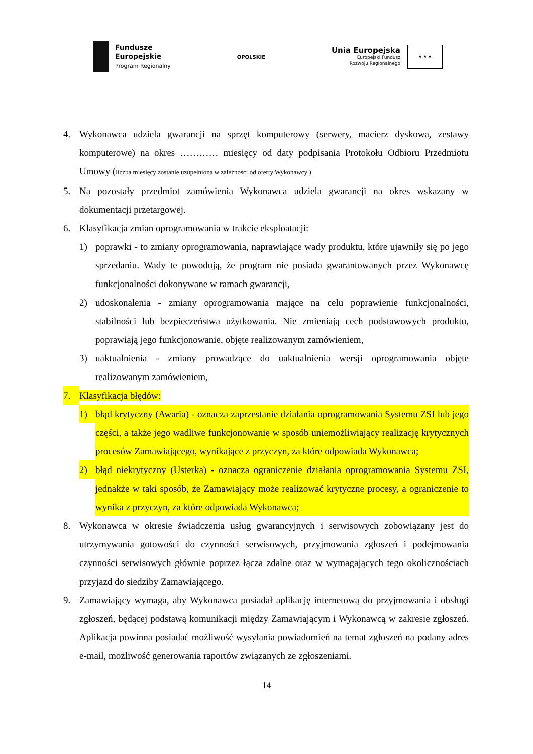Fundusze
Europejskie
Program Regionalny
OPOLSKIE
Unia Europejska
Europejski Fundusz
Rozwoju Regionalnego
★ ★ ★
4. Wykonawca udziela gwarancji na sprzęt komputerowy (serwery, macierz dyskowa, zestawy komputerowe) na okres ………… miesięcy od daty podpisania Protokołu Odbioru Przedmiotu Umowy (liczba miesięcy zostanie uzupełniona w zależności od oferty Wykonawcy )
5. Na pozostały przedmiot zamówienia Wykonawca udziela gwarancji na okres wskazany w dokumentacji przetargowej.
6. Klasyfikacja zmian oprogramowania w trakcie eksploatacji:
1) poprawki - to zmiany oprogramowania, naprawiające wady produktu, które ujawniły się po jego sprzedaniu. Wady te powodują, że program nie posiada gwarantowanych przez Wykonawcę funkcjonalności dokonywane w ramach gwarancji,
2) udoskonalenia - zmiany oprogramowania mające na celu poprawienie funkcjonalności, stabilności lub bezpieczeństwa użytkowania. Nie zmieniają cech podstawowych produktu, poprawiają jego funkcjonowanie, objęte realizowanym zamówieniem,
3) uaktualnienia - zmiany prowadzące do uaktualnienia wersji oprogramowania objęte realizowanym zamówieniem,
7. Klasyfikacja błędów:
1) błąd krytyczny (Awaria) - oznacza zaprzestanie działania oprogramowania Systemu ZSI lub jego części, a także jego wadliwe funkcjonowanie w sposób uniemożliwiający realizację krytycznych procesów Zamawiającego, wynikające z przyczyn, za które odpowiada Wykonawca;
2) błąd niekrytyczny (Usterka) - oznacza ograniczenie działania oprogramowania Systemu ZSI, jednakże w taki sposób, że Zamawiający może realizować krytyczne procesy, a ograniczenie to wynika z przyczyn, za które odpowiada Wykonawca;
8. Wykonawca w okresie świadczenia usług gwarancyjnych i serwisowych zobowiązany jest do utrzymywania gotowości do czynności serwisowych, przyjmowania zgłoszeń i podejmowania czynności serwisowych głównie poprzez łącza zdalne oraz w wymagających tego okolicznościach przyjazd do siedziby Zamawiającego.
9. Zamawiający wymaga, aby Wykonawca posiadał aplikację internetową do przyjmowania i obsługi zgłoszeń, będącej podstawą komunikacji między Zamawiającym i Wykonawcą w zakresie zgłoszeń. Aplikacja powinna posiadać możliwość wysyłania powiadomień na temat zgłoszeń na podany adres e-mail, możliwość generowania raportów związanych ze zgłoszeniami.
14